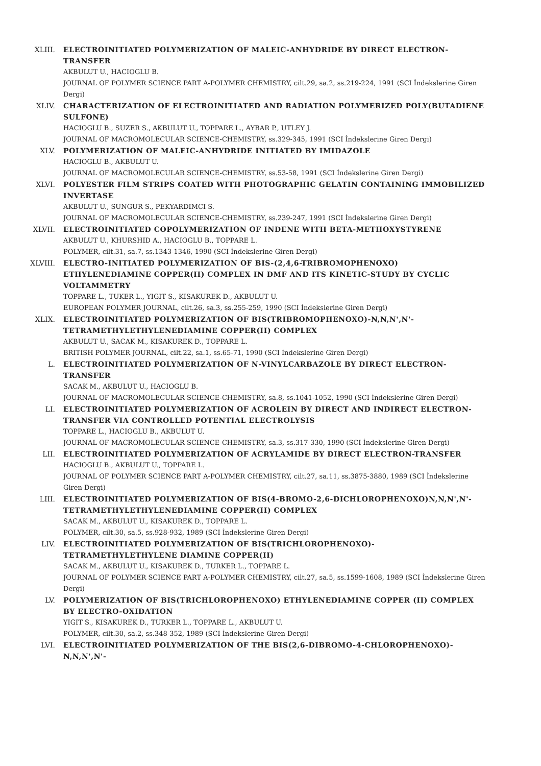XLIII. ELECTROINITIATED POLYMERIZATION OF MALEIC-ANHYDRIDE BY DIRECT ELECTRON-TRANSFER
AKBULUT U., HACIOGLU B.
JOURNAL OF POLYMER SCIENCE PART A-POLYMER CHEMISTRY, cilt.29, sa.2, ss.219-224, 1991 (SCI İndekslerine Giren Dergi)
XLIV. CHARACTERIZATION OF ELECTROINITIATED AND RADIATION POLYMERIZED POLY(BUTADIENE SULFONE)
HACIOGLU B., SUZER S., AKBULUT U., TOPPARE L., AYBAR P., UTLEY J.
JOURNAL OF MACROMOLECULAR SCIENCE-CHEMISTRY, ss.329-345, 1991 (SCI İndekslerine Giren Dergi)
XLV. POLYMERIZATION OF MALEIC-ANHYDRIDE INITIATED BY IMIDAZOLE
HACIOGLU B., AKBULUT U.
JOURNAL OF MACROMOLECULAR SCIENCE-CHEMISTRY, ss.53-58, 1991 (SCI İndekslerine Giren Dergi)
XLVI. POLYESTER FILM STRIPS COATED WITH PHOTOGRAPHIC GELATIN CONTAINING IMMOBILIZED INVERTASE
AKBULUT U., SUNGUR S., PEKYARDIMCI S.
JOURNAL OF MACROMOLECULAR SCIENCE-CHEMISTRY, ss.239-247, 1991 (SCI İndekslerine Giren Dergi)
XLVII. ELECTROINITIATED COPOLYMERIZATION OF INDENE WITH BETA-METHOXYSTYRENE
AKBULUT U., KHURSHID A., HACIOGLU B., TOPPARE L.
POLYMER, cilt.31, sa.7, ss.1343-1346, 1990 (SCI İndekslerine Giren Dergi)
XLVIII. ELECTRO-INITIATED POLYMERIZATION OF BIS-(2,4,6-TRIBROMOPHENOXO) ETHYLENEDIAMINE COPPER(II) COMPLEX IN DMF AND ITS KINETIC-STUDY BY CYCLIC VOLTAMMETRY
TOPPARE L., TUKER L., YIGIT S., KISAKUREK D., AKBULUT U.
EUROPEAN POLYMER JOURNAL, cilt.26, sa.3, ss.255-259, 1990 (SCI İndekslerine Giren Dergi)
XLIX. ELECTROINITIATED POLYMERIZATION OF BIS(TRIBROMOPHENOXO)-N,N,N',N'-TETRAMETHYLETHYLENEDIAMINE COPPER(II) COMPLEX
AKBULUT U., SACAK M., KISAKUREK D., TOPPARE L.
BRITISH POLYMER JOURNAL, cilt.22, sa.1, ss.65-71, 1990 (SCI İndekslerine Giren Dergi)
L. ELECTROINITIATED POLYMERIZATION OF N-VINYLCARBAZOLE BY DIRECT ELECTRON-TRANSFER
SACAK M., AKBULUT U., HACIOGLU B.
JOURNAL OF MACROMOLECULAR SCIENCE-CHEMISTRY, sa.8, ss.1041-1052, 1990 (SCI İndekslerine Giren Dergi)
LI. ELECTROINITIATED POLYMERIZATION OF ACROLEIN BY DIRECT AND INDIRECT ELECTRON-TRANSFER VIA CONTROLLED POTENTIAL ELECTROLYSIS
TOPPARE L., HACIOGLU B., AKBULUT U.
JOURNAL OF MACROMOLECULAR SCIENCE-CHEMISTRY, sa.3, ss.317-330, 1990 (SCI İndekslerine Giren Dergi)
LII. ELECTROINITIATED POLYMERIZATION OF ACRYLAMIDE BY DIRECT ELECTRON-TRANSFER
HACIOGLU B., AKBULUT U., TOPPARE L.
JOURNAL OF POLYMER SCIENCE PART A-POLYMER CHEMISTRY, cilt.27, sa.11, ss.3875-3880, 1989 (SCI İndekslerine Giren Dergi)
LIII. ELECTROINITIATED POLYMERIZATION OF BIS(4-BROMO-2,6-DICHLOROPHENOXO)N,N,N',N'-TETRAMETHYLETHYLENEDIAMINE COPPER(II) COMPLEX
SACAK M., AKBULUT U., KISAKUREK D., TOPPARE L.
POLYMER, cilt.30, sa.5, ss.928-932, 1989 (SCI İndekslerine Giren Dergi)
LIV. ELECTROINITIATED POLYMERIZATION OF BIS(TRICHLOROPHENOXO)-TETRAMETHYLETHYLENE DIAMINE COPPER(II)
SACAK M., AKBULUT U., KISAKUREK D., TURKER L., TOPPARE L.
JOURNAL OF POLYMER SCIENCE PART A-POLYMER CHEMISTRY, cilt.27, sa.5, ss.1599-1608, 1989 (SCI İndekslerine Giren Dergi)
LV. POLYMERIZATION OF BIS(TRICHLOROPHENOXO) ETHYLENEDIAMINE COPPER (II) COMPLEX BY ELECTRO-OXIDATION
YIGIT S., KISAKUREK D., TURKER L., TOPPARE L., AKBULUT U.
POLYMER, cilt.30, sa.2, ss.348-352, 1989 (SCI İndekslerine Giren Dergi)
LVI. ELECTROINITIATED POLYMERIZATION OF THE BIS(2,6-DIBROMO-4-CHLOROPHENOXO)-N,N,N',N'-